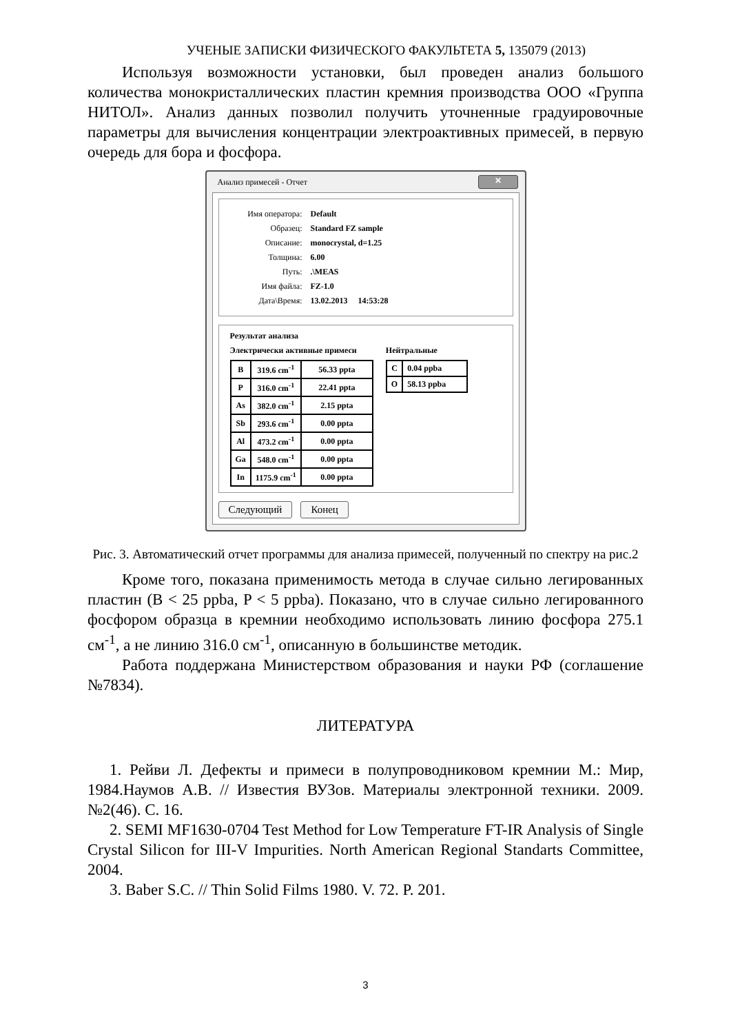УЧЕНЫЕ ЗАПИСКИ ФИЗИЧЕСКОГО ФАКУЛЬТЕТА 5, 135079 (2013)
Используя возможности установки, был проведен анализ большого количества монокристаллических пластин кремния производства ООО «Группа НИТОЛ». Анализ данных позволил получить уточненные градуировочные параметры для вычисления концентрации электроактивных примесей, в первую очередь для бора и фосфора.
Анализ примесей - Отчет ✕
Имя оператора: Default
Образец: Standard FZ sample
Описание: monocrystal, d=1.25
Толщина: 6.00
Путь:.\MEAS
Имя файла: FZ-1.0
Дата\Время: 13.02.2013 14:53:28
Результат анализа
Электрически активные примеси
| B | 319.6 cm<sup>-1</sup> | 56.33 ppta |
| P | 316.0 cm<sup>-1</sup> | 22.41 ppta |
| As | 382.0 cm<sup>-1</sup> | 2.15 ppta |
| Sb | 293.6 cm<sup>-1</sup> | 0.00 ppta |
| Al | 473.2 cm<sup>-1</sup> | 0.00 ppta |
| Ga | 548.0 cm<sup>-1</sup> | 0.00 ppta |
| In | 1175.9 cm<sup>-1</sup> | 0.00 ppta |
Нейтральные
| C | 0.04 ppba |
| O | 58.13 ppba |
Следующий Конец
Рис. 3. Автоматический отчет программы для анализа примесей, полученный по спектру на рис.2
Кроме того, показана применимость метода в случае сильно легированных пластин (B < 25 ppba, P < 5 ppba). Показано, что в случае сильно легированного фосфором образца в кремнии необходимо использовать линию фосфора 275.1 см<sup>-1</sup>, а не линию 316.0 см<sup>-1</sup>, описанную в большинстве методик.
Работа поддержана Министерством образования и науки РФ (соглашение №7834).
ЛИТЕРАТУРА
1. Рейви Л. Дефекты и примеси в полупроводниковом кремнии М.: Мир, 1984.Наумов А.В. // Известия ВУЗов. Материалы электронной техники. 2009. №2(46). С. 16.
2. SEMI MF1630-0704 Test Method for Low Temperature FT-IR Analysis of Single Crystal Silicon for III-V Impurities. North American Regional Standarts Committee, 2004.
3. Baber S.C. // Thin Solid Films 1980. V. 72. P. 201.
3